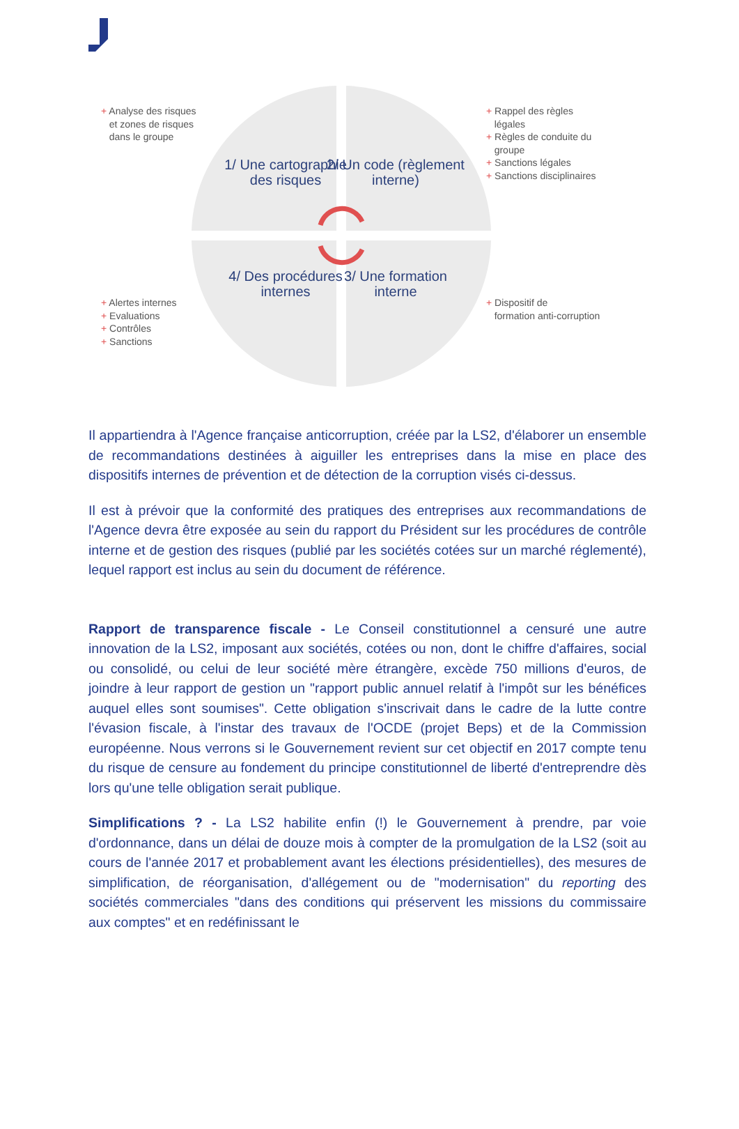+ Analyse des risques
et zones de risques
dans le groupe
+ Rappel des règles
légales
+ Règles de conduite du
groupe
+ Sanctions légales
+ Sanctions disciplinaires
1/ Une cartographie des risques
2/ Un code (règlement interne)
+ Alertes internes
+ Evaluations
+ Contrôles
+ Sanctions
4/ Des procédures internes
3/ Une formation interne
+ Dispositif de
formation anti-corruption
Il appartiendra à l'Agence française anticorruption, créée par la LS2, d'élaborer un ensemble de recommandations destinées à aiguiller les entreprises dans la mise en place des dispositifs internes de prévention et de détection de la corruption visés ci-dessus.
Il est à prévoir que la conformité des pratiques des entreprises aux recommandations de l'Agence devra être exposée au sein du rapport du Président sur les procédures de contrôle interne et de gestion des risques (publié par les sociétés cotées sur un marché réglementé), lequel rapport est inclus au sein du document de référence.
Rapport de transparence fiscale - Le Conseil constitutionnel a censuré une autre innovation de la LS2, imposant aux sociétés, cotées ou non, dont le chiffre d'affaires, social ou consolidé, ou celui de leur société mère étrangère, excède 750 millions d'euros, de joindre à leur rapport de gestion un "rapport public annuel relatif à l'impôt sur les bénéfices auquel elles sont soumises". Cette obligation s'inscrivait dans le cadre de la lutte contre l'évasion fiscale, à l'instar des travaux de l'OCDE (projet Beps) et de la Commission européenne. Nous verrons si le Gouvernement revient sur cet objectif en 2017 compte tenu du risque de censure au fondement du principe constitutionnel de liberté d'entreprendre dès lors qu'une telle obligation serait publique.
Simplifications ? - La LS2 habilite enfin (!) le Gouvernement à prendre, par voie d'ordonnance, dans un délai de douze mois à compter de la promulgation de la LS2 (soit au cours de l'année 2017 et probablement avant les élections présidentielles), des mesures de simplification, de réorganisation, d'allégement ou de "modernisation" du reporting des sociétés commerciales "dans des conditions qui préservent les missions du commissaire aux comptes" et en redéfinissant le